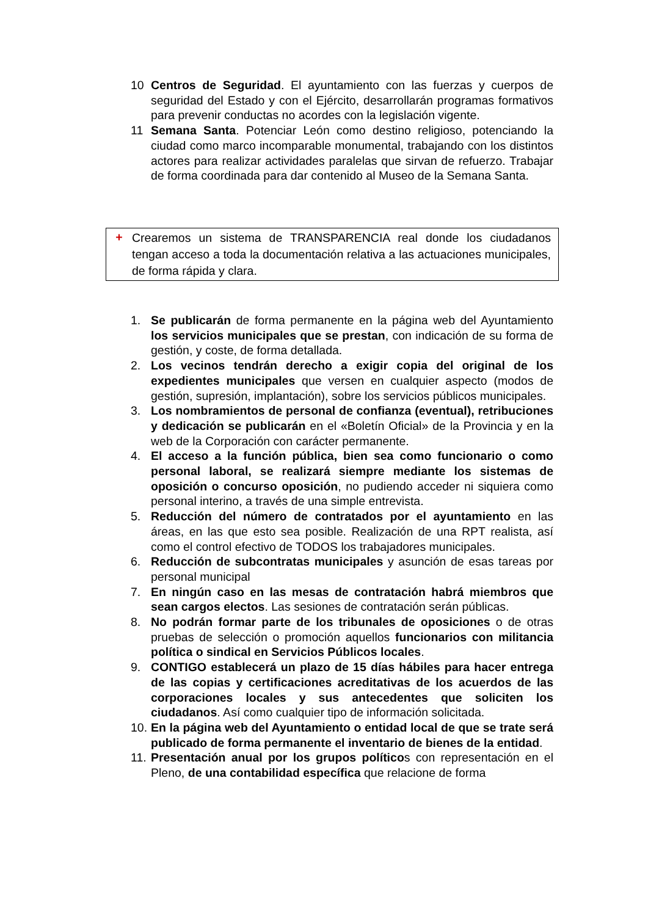10 Centros de Seguridad. El ayuntamiento con las fuerzas y cuerpos de seguridad del Estado y con el Ejército, desarrollarán programas formativos para prevenir conductas no acordes con la legislación vigente.
11 Semana Santa. Potenciar León como destino religioso, potenciando la ciudad como marco incomparable monumental, trabajando con los distintos actores para realizar actividades paralelas que sirvan de refuerzo. Trabajar de forma coordinada para dar contenido al Museo de la Semana Santa.
+
Crearemos un sistema de TRANSPARENCIA real donde los ciudadanos tengan acceso a toda la documentación relativa a las actuaciones municipales, de forma rápida y clara.
1. Se publicarán de forma permanente en la página web del Ayuntamiento los servicios municipales que se prestan, con indicación de su forma de gestión, y coste, de forma detallada.
2. Los vecinos tendrán derecho a exigir copia del original de los expedientes municipales que versen en cualquier aspecto (modos de gestión, supresión, implantación), sobre los servicios públicos municipales.
3. Los nombramientos de personal de confianza (eventual), retribuciones y dedicación se publicarán en el «Boletín Oficial» de la Provincia y en la web de la Corporación con carácter permanente.
4. El acceso a la función pública, bien sea como funcionario o como personal laboral, se realizará siempre mediante los sistemas de oposición o concurso oposición, no pudiendo acceder ni siquiera como personal interino, a través de una simple entrevista.
5. Reducción del número de contratados por el ayuntamiento en las áreas, en las que esto sea posible. Realización de una RPT realista, así como el control efectivo de TODOS los trabajadores municipales.
6. Reducción de subcontratas municipales y asunción de esas tareas por personal municipal
7. En ningún caso en las mesas de contratación habrá miembros que sean cargos electos. Las sesiones de contratación serán públicas.
8. No podrán formar parte de los tribunales de oposiciones o de otras pruebas de selección o promoción aquellos funcionarios con militancia política o sindical en Servicios Públicos locales.
9. CONTIGO establecerá un plazo de 15 días hábiles para hacer entrega de las copias y certificaciones acreditativas de los acuerdos de las corporaciones locales y sus antecedentes que soliciten los ciudadanos. Así como cualquier tipo de información solicitada.
10.
En la página web del Ayuntamiento o entidad local de que se trate será publicado de forma permanente el inventario de bienes de la entidad.
11.
Presentación anual por los grupos políticos con representación en el Pleno, de una contabilidad específica que relacione de forma